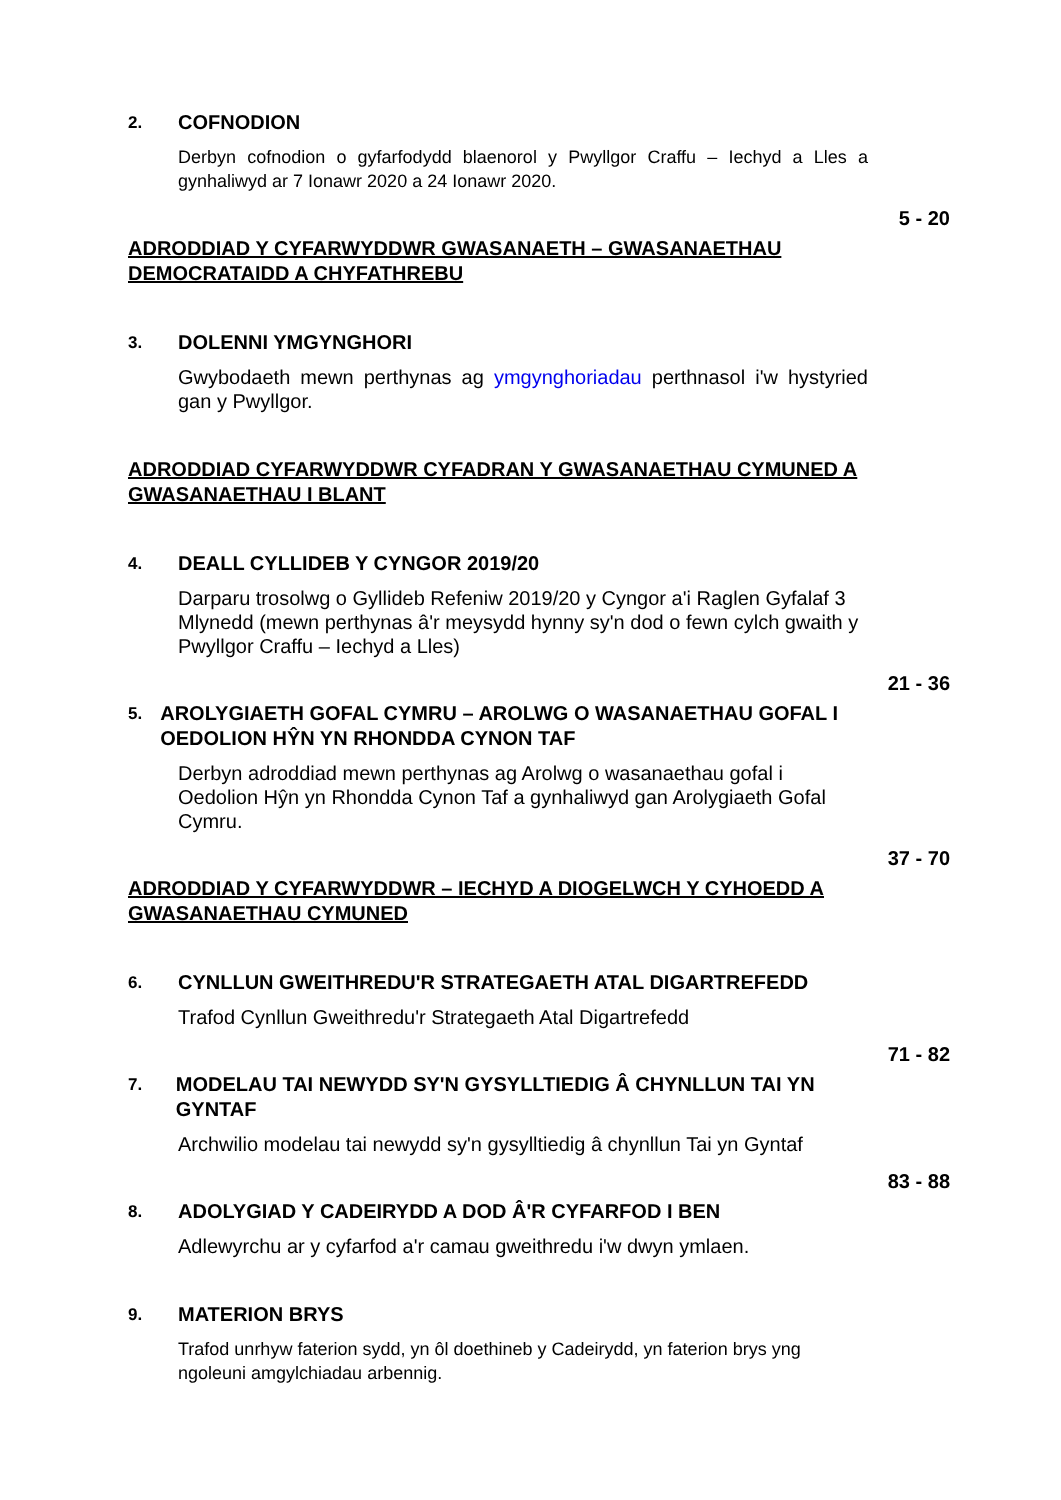2.
COFNODION
Derbyn cofnodion o gyfarfodydd blaenorol y Pwyllgor Craffu – Iechyd a Lles a gynhaliwyd ar 7 Ionawr 2020 a 24 Ionawr 2020.
5 - 20
ADRODDIAD Y CYFARWYDDWR GWASANAETH – GWASANAETHAU DEMOCRATAIDD A CHYFATHREBU
3.
DOLENNI YMGYNGHORI
Gwybodaeth mewn perthynas ag ymgynghoriadau perthnasol i'w hystyried gan y Pwyllgor.
ADRODDIAD CYFARWYDDWR CYFADRAN Y GWASANAETHAU CYMUNED A GWASANAETHAU I BLANT
4.
DEALL CYLLIDEB Y CYNGOR 2019/20
Darparu trosolwg o Gyllideb Refeniw 2019/20 y Cyngor a'i Raglen Gyfalaf 3 Mlynedd (mewn perthynas â'r meysydd hynny sy'n dod o fewn cylch gwaith y Pwyllgor Craffu – Iechyd a Lles)
21 - 36
5.
AROLYGIAETH GOFAL CYMRU – AROLWG O WASANAETHAU GOFAL I OEDOLION HŶN YN RHONDDA CYNON TAF
Derbyn adroddiad mewn perthynas ag Arolwg o wasanaethau gofal i Oedolion Hŷn yn Rhondda Cynon Taf a gynhaliwyd gan Arolygiaeth Gofal Cymru.
37 - 70
ADRODDIAD Y CYFARWYDDWR – IECHYD A DIOGELWCH Y CYHOEDD A GWASANAETHAU CYMUNED
6.
CYNLLUN GWEITHREDU'R STRATEGAETH ATAL DIGARTREFEDD
Trafod Cynllun Gweithredu'r Strategaeth Atal Digartrefedd
71 - 82
7.
MODELAU TAI NEWYDD SY'N GYSYLLTIEDIG Â CHYNLLUN TAI YN GYNTAF
Archwilio modelau tai newydd sy'n gysylltiedig â chynllun Tai yn Gyntaf
83 - 88
8.
ADOLYGIAD Y CADEIRYDD A DOD Â'R CYFARFOD I BEN
Adlewyrchu ar y cyfarfod a'r camau gweithredu i'w dwyn ymlaen.
9.
MATERION BRYS
Trafod unrhyw faterion sydd, yn ôl doethineb y Cadeirydd, yn faterion brys yng ngoleuni amgylchiadau arbennig.